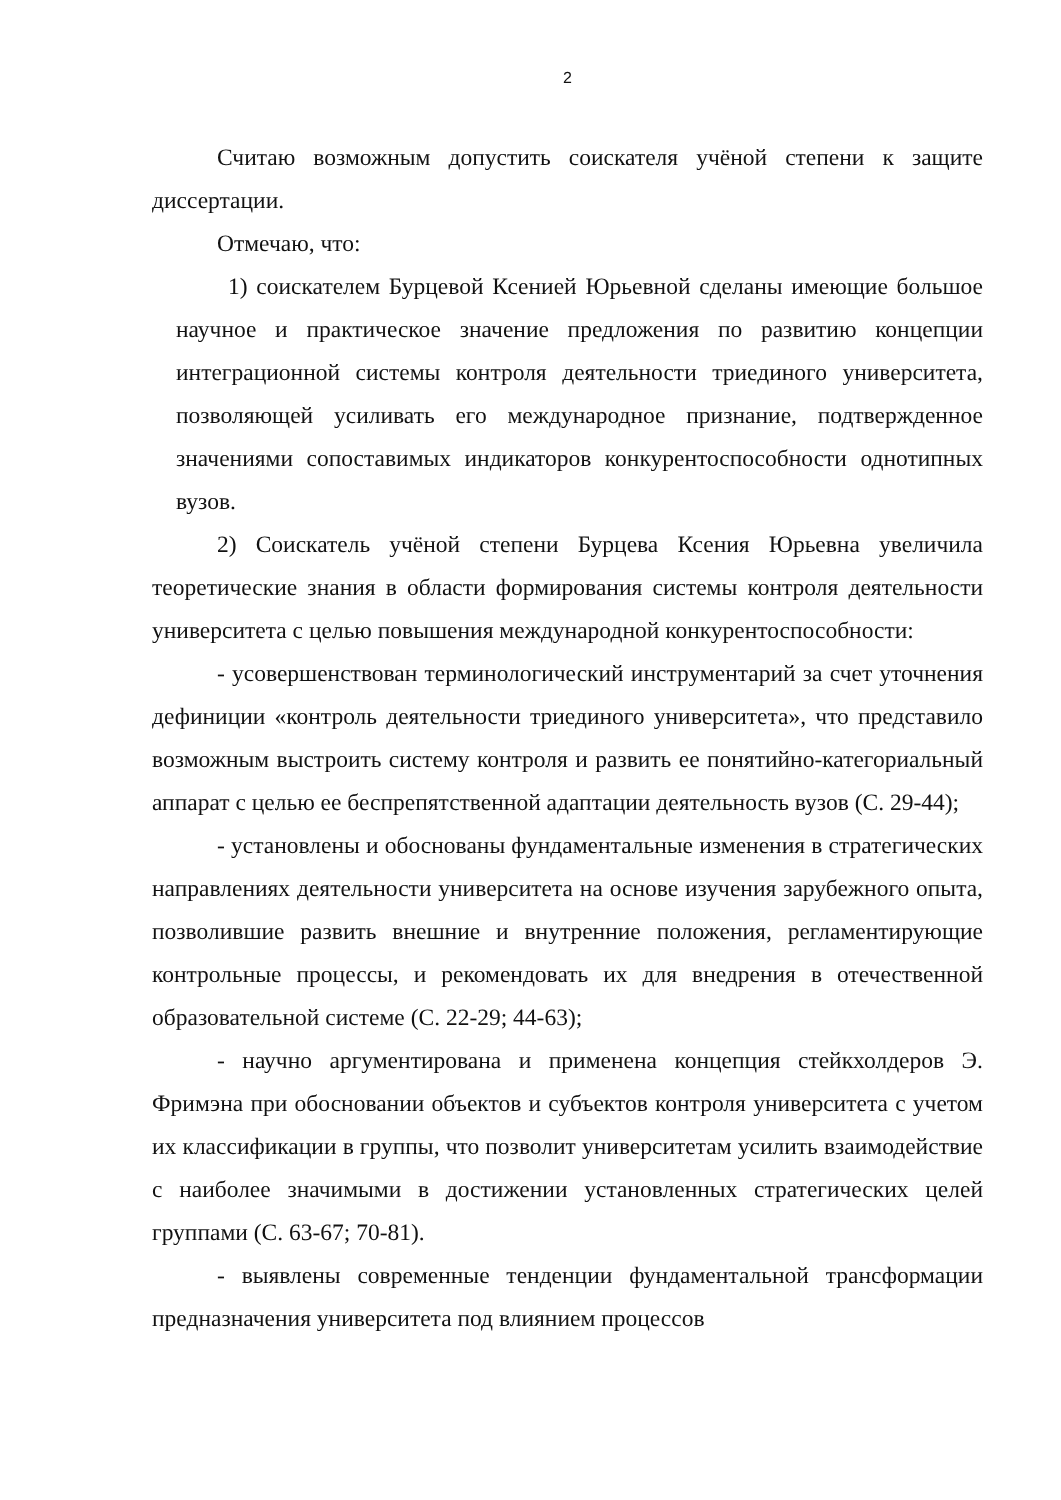2
Считаю возможным допустить соискателя учёной степени к защите диссертации.
Отмечаю, что:
1) соискателем Бурцевой Ксенией Юрьевной сделаны имеющие большое научное и практическое значение предложения по развитию концепции интеграционной системы контроля деятельности триединого университета, позволяющей усиливать его международное признание, подтвержденное значениями сопоставимых индикаторов конкурентоспособности однотипных вузов.
2) Соискатель учёной степени Бурцева Ксения Юрьевна увеличила теоретические знания в области формирования системы контроля деятельности университета с целью повышения международной конкурентоспособности:
- усовершенствован терминологический инструментарий за счет уточнения дефиниции «контроль деятельности триединого университета», что представило возможным выстроить систему контроля и развить ее понятийно-категориальный аппарат с целью ее беспрепятственной адаптации деятельность вузов (С. 29-44);
- установлены и обоснованы фундаментальные изменения в стратегических направлениях деятельности университета на основе изучения зарубежного опыта, позволившие развить внешние и внутренние положения, регламентирующие контрольные процессы, и рекомендовать их для внедрения в отечественной образовательной системе (С. 22-29; 44-63);
- научно аргументирована и применена концепция стейкхолдеров Э. Фримэна при обосновании объектов и субъектов контроля университета с учетом их классификации в группы, что позволит университетам усилить взаимодействие с наиболее значимыми в достижении установленных стратегических целей группами (С. 63-67; 70-81).
- выявлены современные тенденции фундаментальной трансформации предназначения университета под влиянием процессов